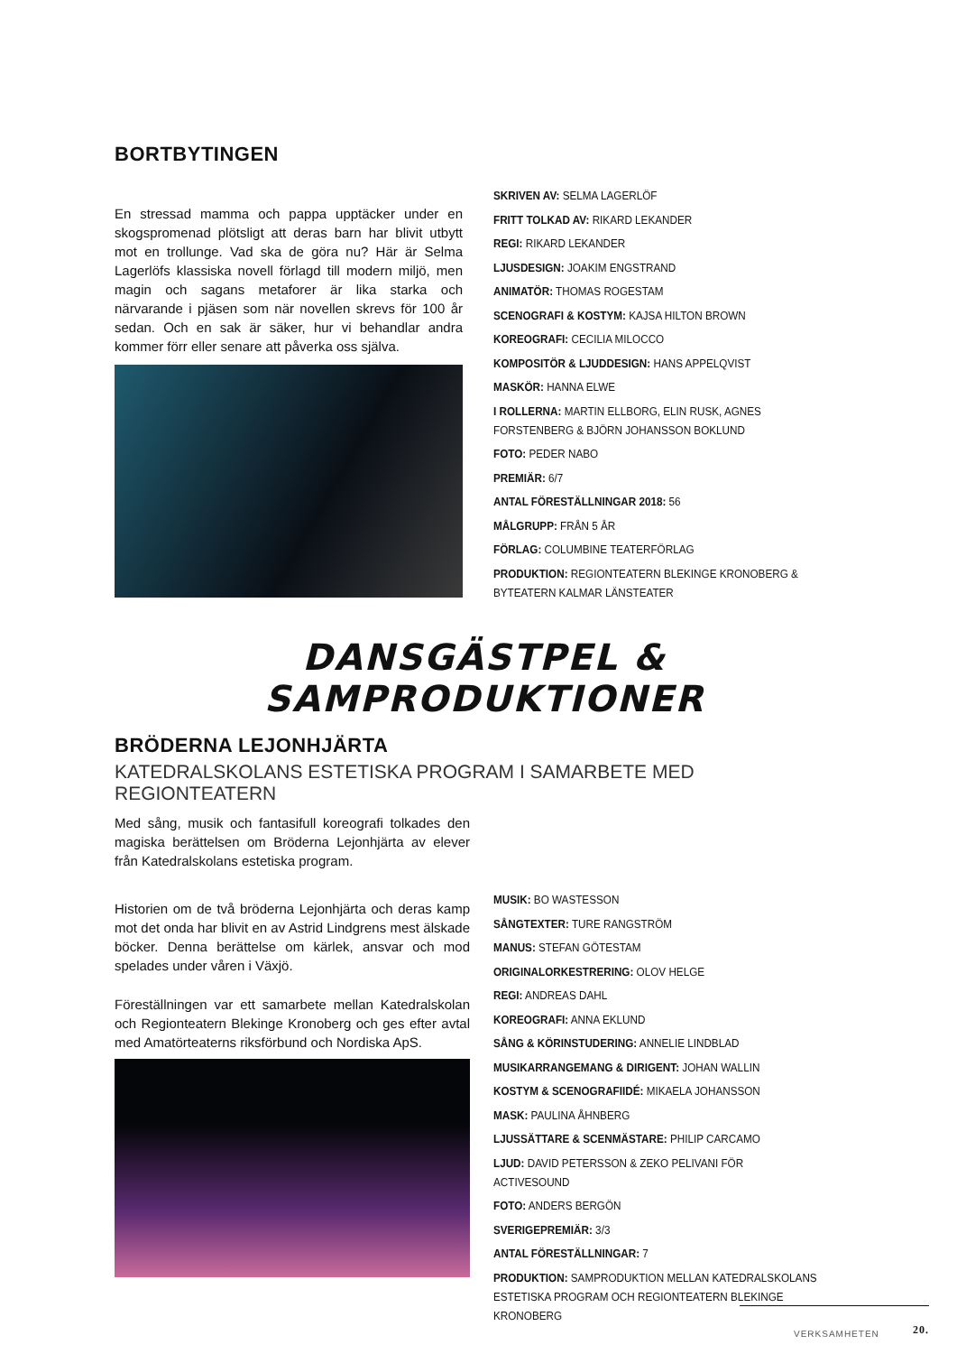BORTBYTINGEN
En stressad mamma och pappa upptäcker under en skogspromenad plötsligt att deras barn har blivit utbytt mot en trollunge. Vad ska de göra nu? Här är Selma Lagerlöfs klassiska novell förlagd till modern miljö, men magin och sagans metaforer är lika starka och närvarande i pjäsen som när novellen skrevs för 100 år sedan. Och en sak är säker, hur vi behandlar andra kommer förr eller senare att påverka oss själva.
SKRIVEN AV: SELMA LAGERLÖF
FRITT TOLKAD AV: RIKARD LEKANDER
REGI: RIKARD LEKANDER
LJUSDESIGN: JOAKIM ENGSTRAND
ANIMATÖR: THOMAS ROGESTAM
SCENOGRAFI & KOSTYM: KAJSA HILTON BROWN
KOREOGRAFI: CECILIA MILOCCO
KOMPOSITÖR & LJUDDESIGN: HANS APPELQVIST
MASKÖR: HANNA ELWE
I ROLLERNA: MARTIN ELLBORG, ELIN RUSK, AGNES FORSTENBERG & BJÖRN JOHANSSON BOKLUND
FOTO: PEDER NABO
PREMIÄR: 6/7
ANTAL FÖRESTÄLLNINGAR 2018: 56
MÅLGRUPP: FRÅN 5 ÅR
FÖRLAG: COLUMBINE TEATERFÖRLAG
PRODUKTION: REGIONTEATERN BLEKINGE KRONOBERG & BYTEATERN KALMAR LÄNSTEATER
DANSGÄSTPEL & SAMPRODUKTIONER
BRÖDERNA LEJONHJÄRTA
KATEDRALSKOLANS ESTETISKA PROGRAM I SAMARBETE MED REGIONTEATERN
Med sång, musik och fantasifull koreografi tolkades den magiska berättelsen om Bröderna Lejonhjärta av elever från Katedralskolans estetiska program.
Historien om de två bröderna Lejonhjärta och deras kamp mot det onda har blivit en av Astrid Lindgrens mest älskade böcker. Denna berättelse om kärlek, ansvar och mod spelades under våren i Växjö.
Föreställningen var ett samarbete mellan Katedralskolan och Regionteatern Blekinge Kronoberg och ges efter avtal med Amatörteaterns riksförbund och Nordiska ApS.
MUSIK: BO WASTESSON
SÅNGTEXTER: TURE RANGSTRÖM
MANUS: STEFAN GÖTESTAM
ORIGINALORKESTRERING: OLOV HELGE
REGI: ANDREAS DAHL
KOREOGRAFI: ANNA EKLUND
SÅNG & KÖRINSTUDERING: ANNELIE LINDBLAD
MUSIKARRANGEMANG & DIRIGENT: JOHAN WALLIN
KOSTYM & SCENOGRAFIIDÉ: MIKAELA JOHANSSON
MASK: PAULINA ÅHNBERG
LJUSSÄTTARE & SCENMÄSTARE: PHILIP CARCAMO
LJUD: DAVID PETERSSON & ZEKO PELIVANI FÖR ACTIVESOUND
FOTO: ANDERS BERGÖN
SVERIGEPREMIÄR: 3/3
ANTAL FÖRESTÄLLNINGAR: 7
PRODUKTION: SAMPRODUKTION MELLAN KATEDRALSKOLANS ESTETISKA PROGRAM OCH REGIONTEATERN BLEKINGE KRONOBERG
VERKSAMHETEN 20.